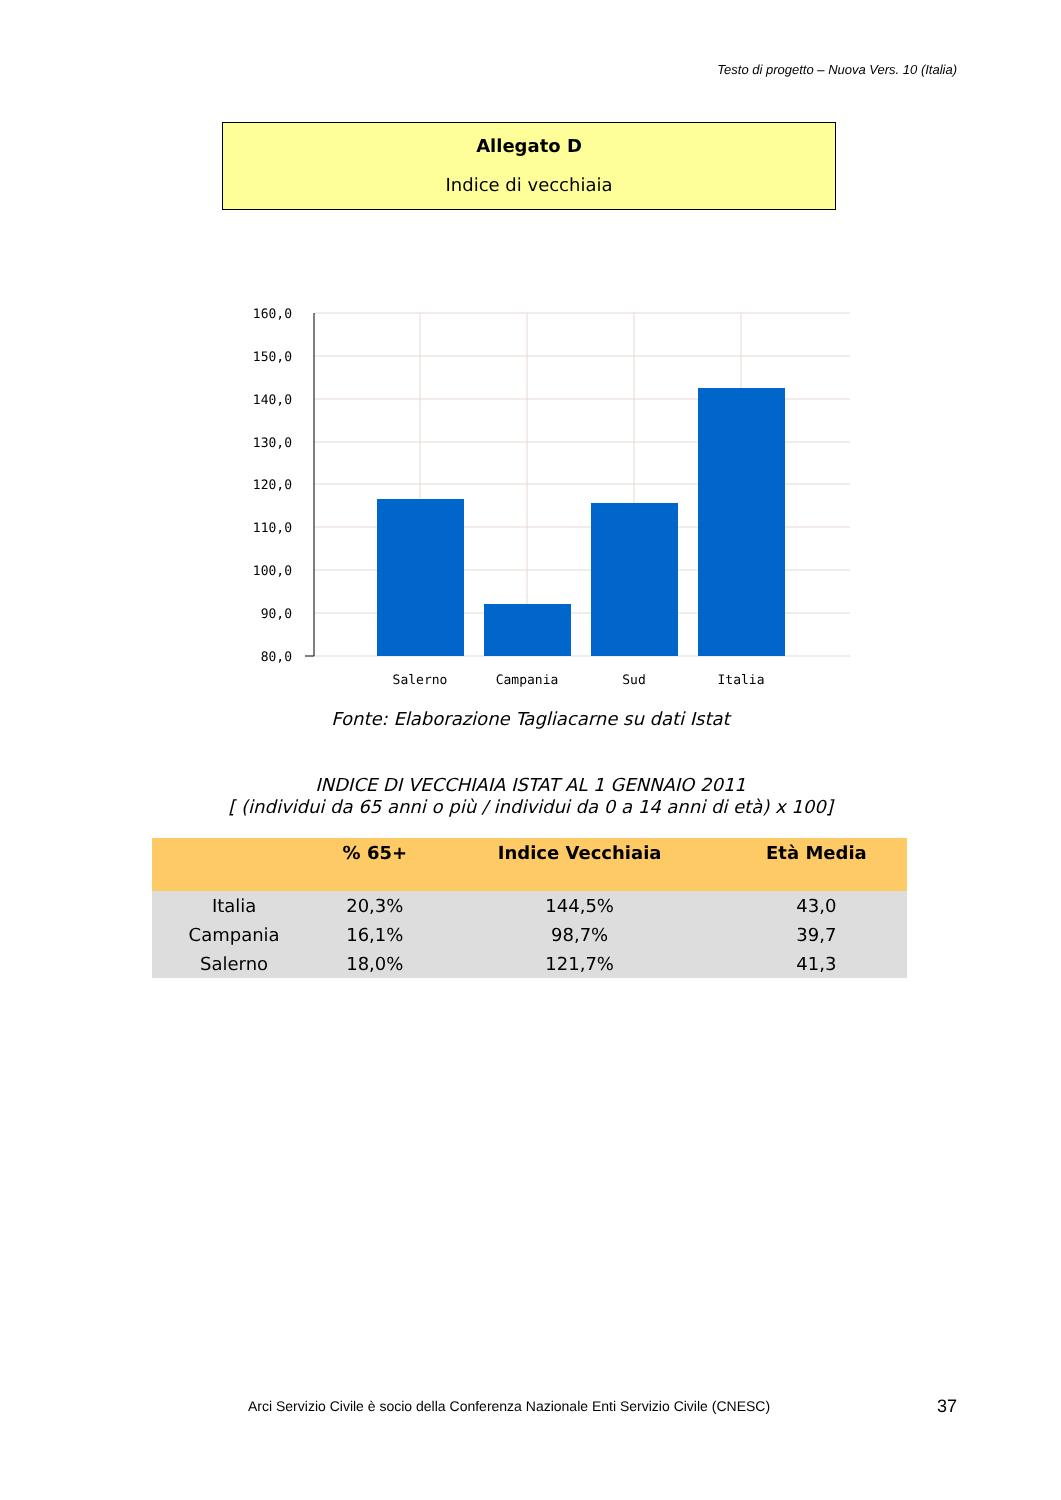Testo di progetto – Nuova Vers. 10 (Italia)
Allegato D
Indice di vecchiaia
160,0
150,0
140,0
130,0
120,0
110,0
100,0
90,0
80,0
Salerno
Campania
Sud
Italia
Fonte: Elaborazione Tagliacarne su dati Istat
INDICE DI VECCHIAIA ISTAT AL 1 GENNAIO 2011
[ (individui da 65 anni o più / individui da 0 a 14 anni di età) x 100]
| | % 65+ | Indice Vecchiaia | Età Media |
| --- | --- | --- | --- |
| Italia | 20,3% | 144,5% | 43,0 |
| Campania | 16,1% | 98,7% | 39,7 |
| Salerno | 18,0% | 121,7% | 41,3 |
Arci Servizio Civile è socio della Conferenza Nazionale Enti Servizio Civile (CNESC)
37